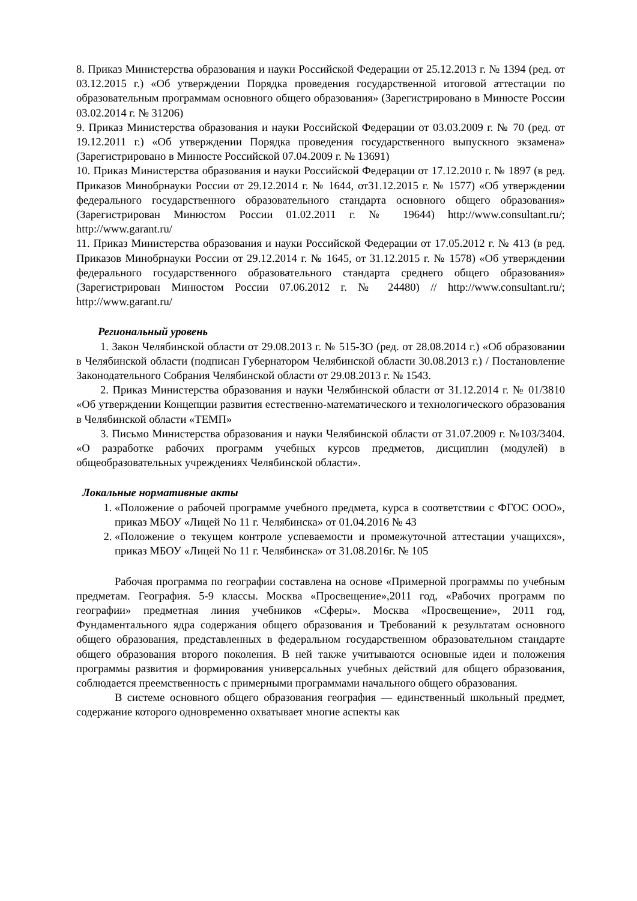8. Приказ Министерства образования и науки Российской Федерации от 25.12.2013 г. № 1394 (ред. от 03.12.2015 г.) «Об утверждении Порядка проведения государственной итоговой аттестации по образовательным программам основного общего образования» (Зарегистрировано в Минюсте России 03.02.2014 г. № 31206)
9. Приказ Министерства образования и науки Российской Федерации от 03.03.2009 г. № 70 (ред. от 19.12.2011 г.) «Об утверждении Порядка проведения государственного выпускного экзамена» (Зарегистрировано в Минюсте Российской 07.04.2009 г. № 13691)
10. Приказ Министерства образования и науки Российской Федерации от 17.12.2010 г. № 1897 (в ред. Приказов Минобрнауки России от 29.12.2014 г. № 1644, от31.12.2015 г. № 1577) «Об утверждении федерального государственного образовательного стандарта основного общего образования» (Зарегистрирован Минюстом России 01.02.2011 г. № 19644) http://www.consultant.ru/; http://www.garant.ru/
11. Приказ Министерства образования и науки Российской Федерации от 17.05.2012 г. № 413 (в ред. Приказов Минобрнауки России от 29.12.2014 г. № 1645, от 31.12.2015 г. № 1578) «Об утверждении федерального государственного образовательного стандарта среднего общего образования» (Зарегистрирован Минюстом России 07.06.2012 г. № 24480) // http://www.consultant.ru/; http://www.garant.ru/
Региональный уровень
1. Закон Челябинской области от 29.08.2013 г. № 515-ЗО (ред. от 28.08.2014 г.) «Об образовании в Челябинской области (подписан Губернатором Челябинской области 30.08.2013 г.) / Постановление Законодательного Собрания Челябинской области от 29.08.2013 г. № 1543.
2. Приказ Министерства образования и науки Челябинской области от 31.12.2014 г. № 01/3810 «Об утверждении Концепции развития естественно-математического и технологического образования в Челябинской области «ТЕМП»
3. Письмо Министерства образования и науки Челябинской области от 31.07.2009 г. №103/3404. «О разработке рабочих программ учебных курсов предметов, дисциплин (модулей) в общеобразовательных учреждениях Челябинской области».
Локальные нормативные акты
1. «Положение о рабочей программе учебного предмета, курса в соответствии с ФГОС ООО», приказ МБОУ «Лицей No 11 г. Челябинска» от 01.04.2016 № 43
2. «Положение о текущем контроле успеваемости и промежуточной аттестации учащихся», приказ МБОУ «Лицей No 11 г. Челябинска» от 31.08.2016г. № 105
Рабочая программа по географии составлена на основе «Примерной программы по учебным предметам. География. 5-9 классы. Москва «Просвещение»,2011 год, «Рабочих программ по географии» предметная линия учебников «Сферы». Москва «Просвещение», 2011 год, Фундаментального ядра содержания общего образования и Требований к результатам основного общего образования, представленных в федеральном государственном образовательном стандарте общего образования второго поколения. В ней также учитываются основные идеи и положения программы развития и формирования универсальных учебных действий для общего образования, соблюдается преемственность с примерными программами начального общего образования.
В системе основного общего образования география — единственный школьный предмет, содержание которого одновременно охватывает многие аспекты как